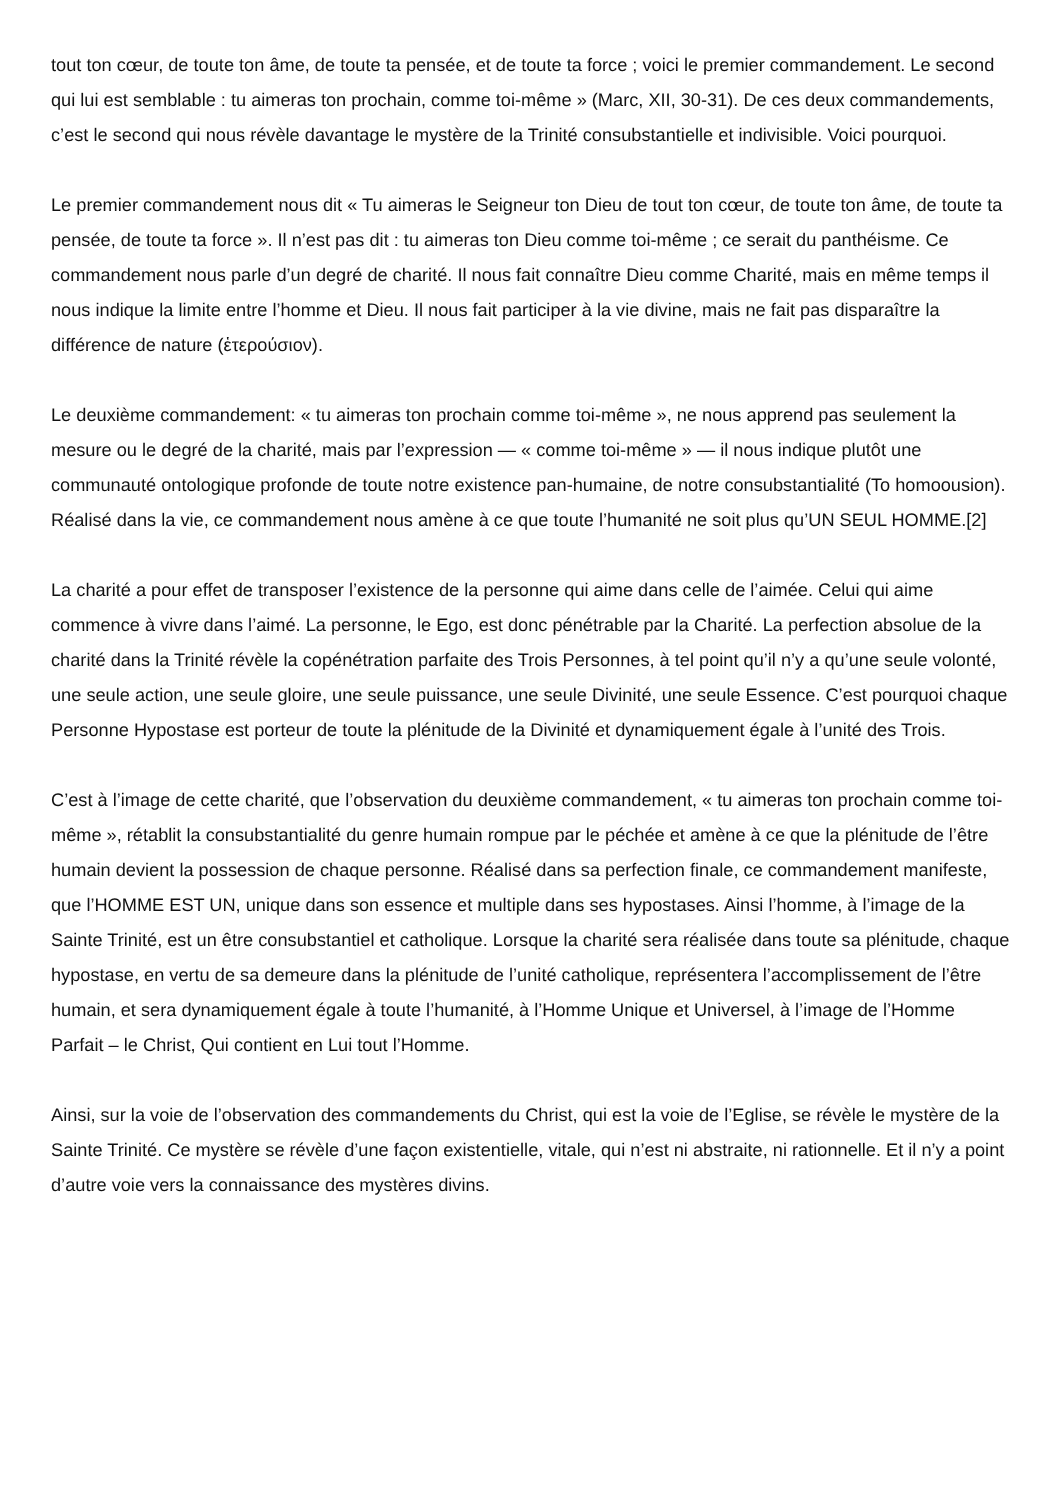tout ton cœur, de toute ton âme, de toute ta pensée, et de toute ta force ; voici le premier commandement. Le second qui lui est semblable : tu aimeras ton prochain, comme toi-même » (Marc, XII, 30-31). De ces deux commandements, c’est le second qui nous révèle davantage le mystère de la Trinité consubstantielle et indivisible. Voici pourquoi.
Le premier commandement nous dit « Tu aimeras le Seigneur ton Dieu de tout ton cœur, de toute ton âme, de toute ta pensée, de toute ta force ». Il n’est pas dit : tu aimeras ton Dieu comme toi-même ; ce serait du panthéisme. Ce commandement nous parle d’un degré de charité. Il nous fait connaître Dieu comme Charité, mais en même temps il nous indique la limite entre l’homme et Dieu. Il nous fait participer à la vie divine, mais ne fait pas disparaître la différence de nature (ἑτερούσιον).
Le deuxième commandement: « tu aimeras ton prochain comme toi-même », ne nous apprend pas seulement la mesure ou le degré de la charité, mais par l’expression — « comme toi-même » — il nous indique plutôt une communauté ontologique profonde de toute notre existence pan-humaine, de notre consubstantialité (To homoousion). Réalisé dans la vie, ce commandement nous amène à ce que toute l’humanité ne soit plus qu’UN SEUL HOMME.[2]
La charité a pour effet de transposer l’existence de la personne qui aime dans celle de l’aimée. Celui qui aime commence à vivre dans l’aimé. La personne, le Ego, est donc pénétrable par la Charité. La perfection absolue de la charité dans la Trinité révèle la copénétration parfaite des Trois Personnes, à tel point qu’il n’y a qu’une seule volonté, une seule action, une seule gloire, une seule puissance, une seule Divinité, une seule Essence. C’est pourquoi chaque Personne Hypostase est porteur de toute la plénitude de la Divinité et dynamiquement égale à l’unité des Trois.
C’est à l’image de cette charité, que l’observation du deuxième commandement, « tu aimeras ton prochain comme toi-même », rétablit la consubstantialité du genre humain rompue par le péchée et amène à ce que la plénitude de l’être humain devient la possession de chaque personne. Réalisé dans sa perfection finale, ce commandement manifeste, que l’HOMME EST UN, unique dans son essence et multiple dans ses hypostases. Ainsi l’homme, à l’image de la Sainte Trinité, est un être consubstantiel et catholique. Lorsque la charité sera réalisée dans toute sa plénitude, chaque hypostase, en vertu de sa demeure dans la plénitude de l’unité catholique, représentera l’accomplissement de l’être humain, et sera dynamiquement égale à toute l’humanité, à l’Homme Unique et Universel, à l’image de l’Homme Parfait – le Christ, Qui contient en Lui tout l’Homme.
Ainsi, sur la voie de l’observation des commandements du Christ, qui est la voie de l’Eglise, se révèle le mystère de la Sainte Trinité. Ce mystère se révèle d’une façon existentielle, vitale, qui n’est ni abstraite, ni rationnelle. Et il n’y a point d’autre voie vers la connaissance des mystères divins.